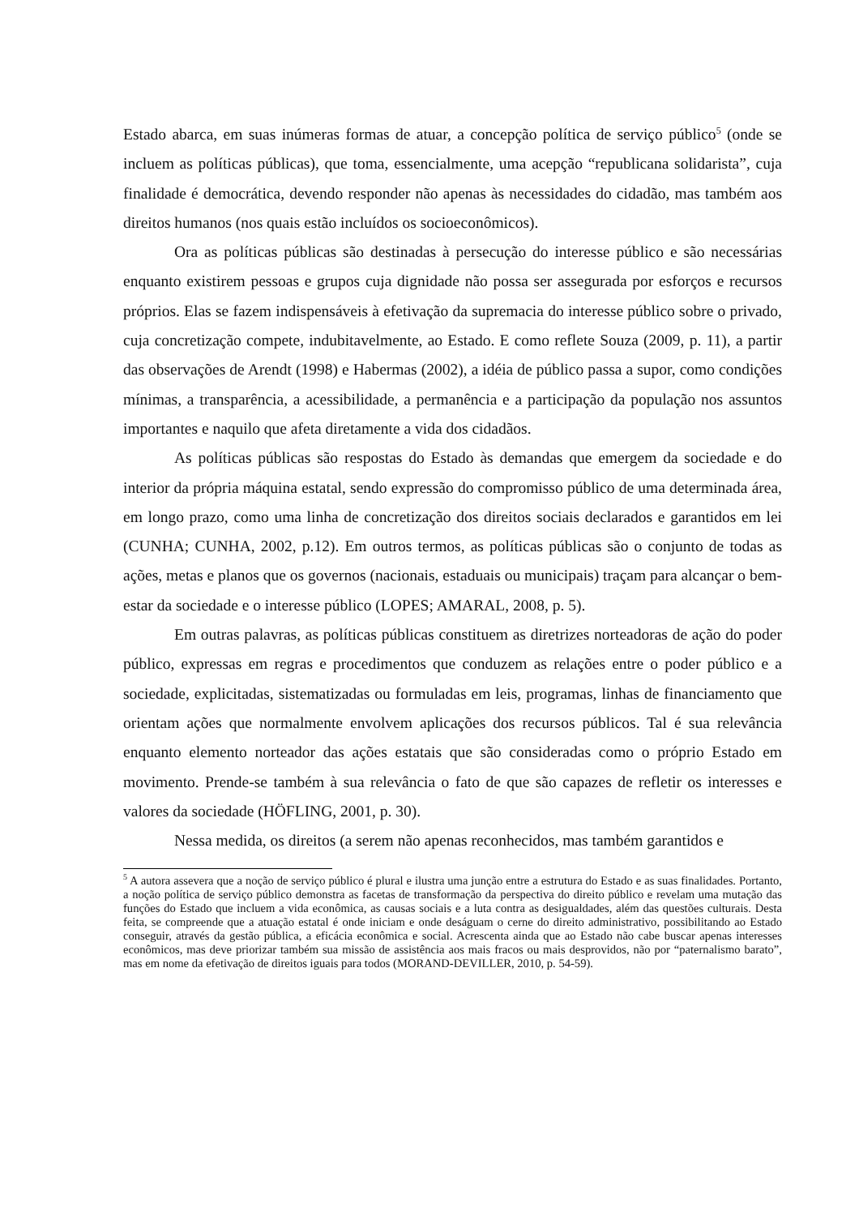Estado abarca, em suas inúmeras formas de atuar, a concepção política de serviço público<sup>5</sup> (onde se incluem as políticas públicas), que toma, essencialmente, uma acepção “republicana solidarista”, cuja finalidade é democrática, devendo responder não apenas às necessidades do cidadão, mas também aos direitos humanos (nos quais estão incluídos os socioeconômicos).
Ora as políticas públicas são destinadas à persecução do interesse público e são necessárias enquanto existirem pessoas e grupos cuja dignidade não possa ser assegurada por esforços e recursos próprios. Elas se fazem indispensáveis à efetivação da supremacia do interesse público sobre o privado, cuja concretização compete, indubitavelmente, ao Estado. E como reflete Souza (2009, p. 11), a partir das observações de Arendt (1998) e Habermas (2002), a idéia de público passa a supor, como condições mínimas, a transparência, a acessibilidade, a permanência e a participação da população nos assuntos importantes e naquilo que afeta diretamente a vida dos cidadãos.
As políticas públicas são respostas do Estado às demandas que emergem da sociedade e do interior da própria máquina estatal, sendo expressão do compromisso público de uma determinada área, em longo prazo, como uma linha de concretização dos direitos sociais declarados e garantidos em lei (CUNHA; CUNHA, 2002, p.12). Em outros termos, as políticas públicas são o conjunto de todas as ações, metas e planos que os governos (nacionais, estaduais ou municipais) traçam para alcançar o bem-estar da sociedade e o interesse público (LOPES; AMARAL, 2008, p. 5).
Em outras palavras, as políticas públicas constituem as diretrizes norteadoras de ação do poder público, expressas em regras e procedimentos que conduzem as relações entre o poder público e a sociedade, explicitadas, sistematizadas ou formuladas em leis, programas, linhas de financiamento que orientam ações que normalmente envolvem aplicações dos recursos públicos. Tal é sua relevância enquanto elemento norteador das ações estatais que são consideradas como o próprio Estado em movimento. Prende-se também à sua relevância o fato de que são capazes de refletir os interesses e valores da sociedade (HÖFLING, 2001, p. 30).
Nessa medida, os direitos (a serem não apenas reconhecidos, mas também garantidos e
<sup>5</sup> A autora assevera que a noção de serviço público é plural e ilustra uma junção entre a estrutura do Estado e as suas finalidades. Portanto, a noção política de serviço público demonstra as facetas de transformação da perspectiva do direito público e revelam uma mutação das funções do Estado que incluem a vida econômica, as causas sociais e a luta contra as desigualdades, além das questões culturais. Desta feita, se compreende que a atuação estatal é onde iniciam e onde deságuam o cerne do direito administrativo, possibilitando ao Estado conseguir, através da gestão pública, a eficácia econômica e social. Acrescenta ainda que ao Estado não cabe buscar apenas interesses econômicos, mas deve priorizar também sua missão de assistência aos mais fracos ou mais desprovidos, não por “paternalismo barato”, mas em nome da efetivação de direitos iguais para todos (MORAND-DEVILLER, 2010, p. 54-59).